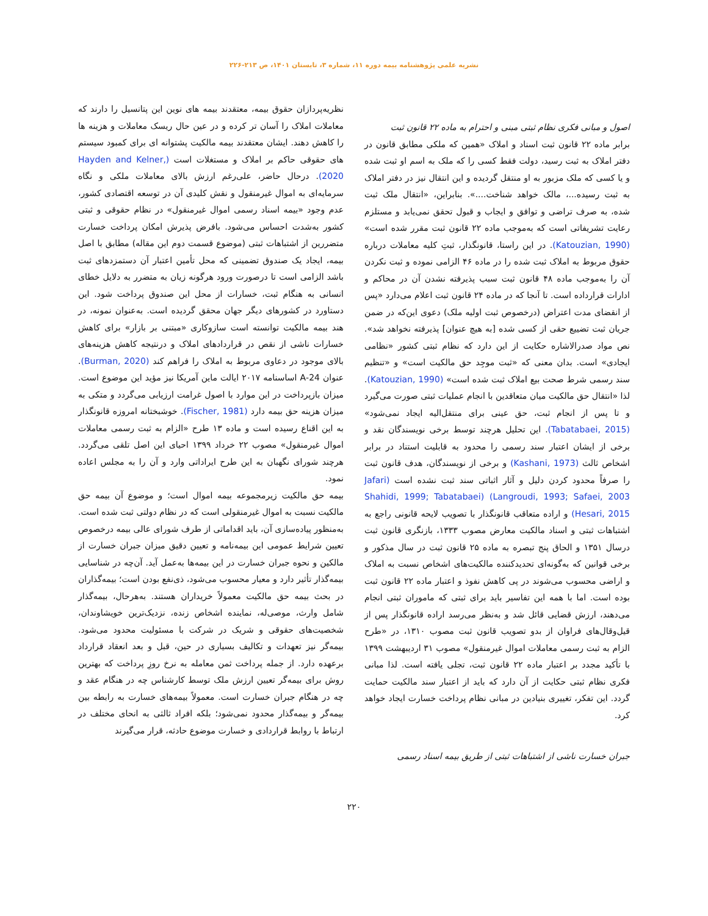نشریه علمی پژوهشنامه بیمه دوره ۱۱، شماره ۳، تابستان ۱۴۰۱، ص ۲۱۳-۲۲۶
اصول و مبانی فکری نظام ثبتی مبنی و احترام به ماده ۲۲ قانون ثبت
برابر ماده ۲۲ قانون ثبت اسناد و املاک «همین که ملکی مطابق قانون در دفتر املاک به ثبت رسید، دولت فقط کسی را که ملک به اسم او ثبت شده و یا کسی که ملک مزبور به او منتقل گردیده و این انتقال نیز در دفتر املاک به ثبت رسیده...، مالک خواهد شناخت....». بنابراین، «انتقال ملک ثبت شده، به صرف تراضی و توافق و ایجاب و قبول تحقق نمی‌یابد و مستلزم رعایت تشریفاتی است که به‌موجب ماده ۲۲ قانون ثبت مقرر شده است» (Katouzian, 1990). در این راستا، قانونگذار، ثبتِ کلیه معاملات درباره حقوق مربوط به املاک ثبت شده را در ماده ۴۶ الزامی نموده و ثبت نکردن آن را به‌موجب ماده ۴۸ قانون ثبت سبب پذیرفته نشدن آن در محاکم و ادارات قرارداده است. تا آنجا که در ماده ۲۴ قانون ثبت اعلام می‌دارد «پس از انقضای مدت اعتراض (درخصوص ثبت اولیه ملک) دعوی این‌که در ضمن جریان ثبت تضییع حقی از کسی شده [به هیچ عنوان] پذیرفته نخواهد شد». نص مواد صدرالاشاره حکایت از این دارد که نظام ثبتی کشور «نظامی ایجادی» است. بدان معنی که «ثبت موجِد حق مالکیت است» و «تنظیم سند رسمی شرط صحت بیع املاک ثبت شده است» (Katouzian, 1990). لذا «انتقال حق مالکیت میان متعاقدین با انجام عملیات ثبتی صورت می‌گیرد و تا پس از انجام ثبت، حق عینی برای منتقل‌الیه ایجاد نمی‌شود» (Tabatabaei, 2015). این تحلیل هرچند توسط برخی نویسندگان نقد و برخی از ایشان اعتبار سند رسمی را محدود به قابلیت استناد در برابر اشخاص ثالث (Kashani, 1973) و برخی از نویسندگان، هدف قانون ثبت را صرفاً محدود کردن دلیل و آثار اثباتی سند ثبت نشده است (Jafari Langroudi, 1993; Safaei, 2003) (Shahidi, 1999; Tabatabaei Hesari, 2015) و اراده متعاقب قانونگذار با تصویب لایحه قانونی راجع به اشتباهات ثبتی و اسناد مالکیت معارض مصوب ۱۳۳۳، بازنگری قانون ثبت درسال ۱۳۵۱ و الحاق پنج تبصره به ماده ۲۵ قانون ثبت در سال مذکور و برخی قوانین که به‌گونه‌ای تحدیدکننده مالکیت‌های اشخاص نسبت به املاک و اراضی محسوب می‌شوند در پی کاهش نفوذ و اعتبار ماده ۲۲ قانون ثبت بوده است. اما با همه این تفاسیر باید برای ثبتی که ماموران ثبتی انجام می‌دهند، ارزش قضایی قائل شد و به‌نظر می‌رسد اراده قانونگذار پس از قیل‌وقال‌های فراوان از بدو تصویب قانون ثبت مصوب ۱۳۱۰، در «طرح الزام به ثبت رسمی معاملات اموال غیرمنقول» مصوب ۳۱ اردیبهشت ۱۳۹۹ با تأکید مجدد بر اعتبار ماده ۲۲ قانون ثبت، تجلی یافته است. لذا مبانی فکری نظام ثبتی حکایت از آن دارد که باید از اعتبار سند مالکیت حمایت گردد. این تفکر، تغییری بنیادین در مبانی نظام پرداخت خسارت ایجاد خواهد کرد.
جبران خسارت ناشی از اشتباهات ثبتی از طریق بیمه اسناد رسمی
نظریه‌پردازان حقوق بیمه، معتقدند بیمه های نوین این پتانسیل را دارند که معاملات املاک را آسان تر کرده و در عین حال ریسک معاملات و هزینه ها را کاهش دهند. ایشان معتقدند بیمه مالکیت پشتوانه ای برای کمبود سیستم های حقوقی حاکم بر املاک و مستغلات است (Hayden and Kelner, 2020). درحال حاضر، علی‌رغم ارزش بالای معاملات ملکی و نگاه سرمایه‌ای به اموال غیرمنقول و نقش کلیدی آن در توسعه اقتصادی کشور، عدم وجود «بیمه اسناد رسمی اموال غیرمنقول» در نظام حقوقی و ثبتی کشور به‌شدت احساس می‌شود. بافرض پذیرش امکان پرداخت خسارت متضررین از اشتباهات ثبتی (موضوع قسمت دوم این مقاله) مطابق با اصل بیمه، ایجاد یک صندوق تضمینی که محل تأمین اعتبار آن دستمزدهای ثبت باشد الزامی است تا درصورت ورود هرگونه زیان به متضرر به دلایل خطای انسانی به هنگام ثبت، خسارات از محل این صندوق پرداخت شود. این دستاورد در کشورهای دیگر جهان محقق گردیده است. به‌عنوان نمونه، در هند بیمه مالکیت توانسته است سازوکاری «مبتنی بر بازار» برای کاهش خسارات ناشی از نقص در قراردادهای املاک و درنتیجه کاهش هزینه‌های بالای موجود در دعاوی مربوط به املاک را فراهم کند (Burman, 2020). عنوان 24-A اساسنامه ۲۰۱۷ ایالت ماین آمریکا نیز مؤید این موضوع است. میزان بازپرداخت در این موارد با اصول غرامت ارزیابی می‌گردد و متکی به میزان هزینه حق بیمه دارد (Fischer, 1981). خوشبختانه امروزه قانونگذار به این اقناع رسیده است و ماده ۱۳ طرح «الزام به ثبت رسمی معاملات اموال غیرمنقول» مصوب ۲۲ خرداد ۱۳۹۹ احیای این اصل تلقی می‌گردد. هرچند شورای نگهبان به این طرح ایراداتی وارد و آن را به مجلس اعاده نمود.
بیمه حق مالکیت زیرمجموعه بیمه اموال است؛ و موضوع آن بیمه حق مالکیت نسبت به اموال غیرمنقولی است که در نظام دولتی ثبت شده است. به‌منظور پیاده‌سازی آن، باید اقداماتی از طرف شورای عالی بیمه درخصوص تعیین شرایط عمومی این بیمه‌نامه و تعیین دقیق میزان جبران خسارت از مالکین و نحوه جبران خسارت در این بیمه‌ها به‌عمل آید. آن‌چه در شناسایی بیمه‌گذار تأثیر دارد و معیار محسوب می‌شود، ذی‌نفع بودن است؛ بیمه‌گذاران در بحث بیمه حق مالکیت معمولاً خریداران هستند. به‌هرحال، بیمه‌گذار شامل وارث، موصی‌له، نماینده اشخاص زنده، نزدیک‌ترین خویشاوندان، شخصیت‌های حقوقی و شریک در شرکت با مسئولیت محدود می‌شود. بیمه‌گر نیز تعهدات و تکالیف بسیاری در حین، قبل و بعد انعقاد قرارداد برعهده دارد. از جمله پرداخت ثمن معامله به نرخ روزِ پرداخت که بهترین روش برای بیمه‌گر تعیین ارزش ملک توسط کارشناس چه در هنگام عقد و چه در هنگام جبران خسارت است. معمولاً بیمه‌های خسارت به رابطه بین بیمه‌گر و بیمه‌گذار محدود نمی‌شود؛ بلکه افراد ثالثی به انحای مختلف در ارتباط با روابط قراردادی و خسارت موضوع حادثه، قرار می‌گیرند
۲۲۰